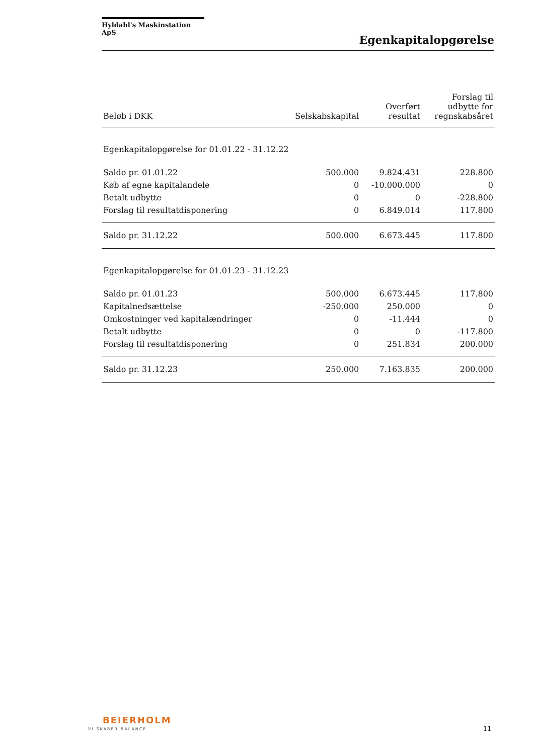Hyldahl's Maskinstation ApS
Egenkapitalopgørelse
| Beløb i DKK | Selskabskapital | Overført resultat | Forslag til udbytte for regnskabsåret |
| --- | --- | --- | --- |
| Egenkapitalopgørelse for 01.01.22 - 31.12.22 | | | |
| Saldo pr. 01.01.22 | 500.000 | 9.824.431 | 228.800 |
| Køb af egne kapitalandele | 0 | -10.000.000 | 0 |
| Betalt udbytte | 0 | 0 | -228.800 |
| Forslag til resultatdisponering | 0 | 6.849.014 | 117.800 |
| Saldo pr. 31.12.22 | 500.000 | 6.673.445 | 117.800 |
| Egenkapitalopgørelse for 01.01.23 - 31.12.23 | | | |
| Saldo pr. 01.01.23 | 500.000 | 6.673.445 | 117.800 |
| Kapitalnedsættelse | -250.000 | 250.000 | 0 |
| Omkostninger ved kapitalændringer | 0 | -11.444 | 0 |
| Betalt udbytte | 0 | 0 | -117.800 |
| Forslag til resultatdisponering | 0 | 251.834 | 200.000 |
| Saldo pr. 31.12.23 | 250.000 | 7.163.835 | 200.000 |
BEIERHOLM
VI SKABER BALANCE 11